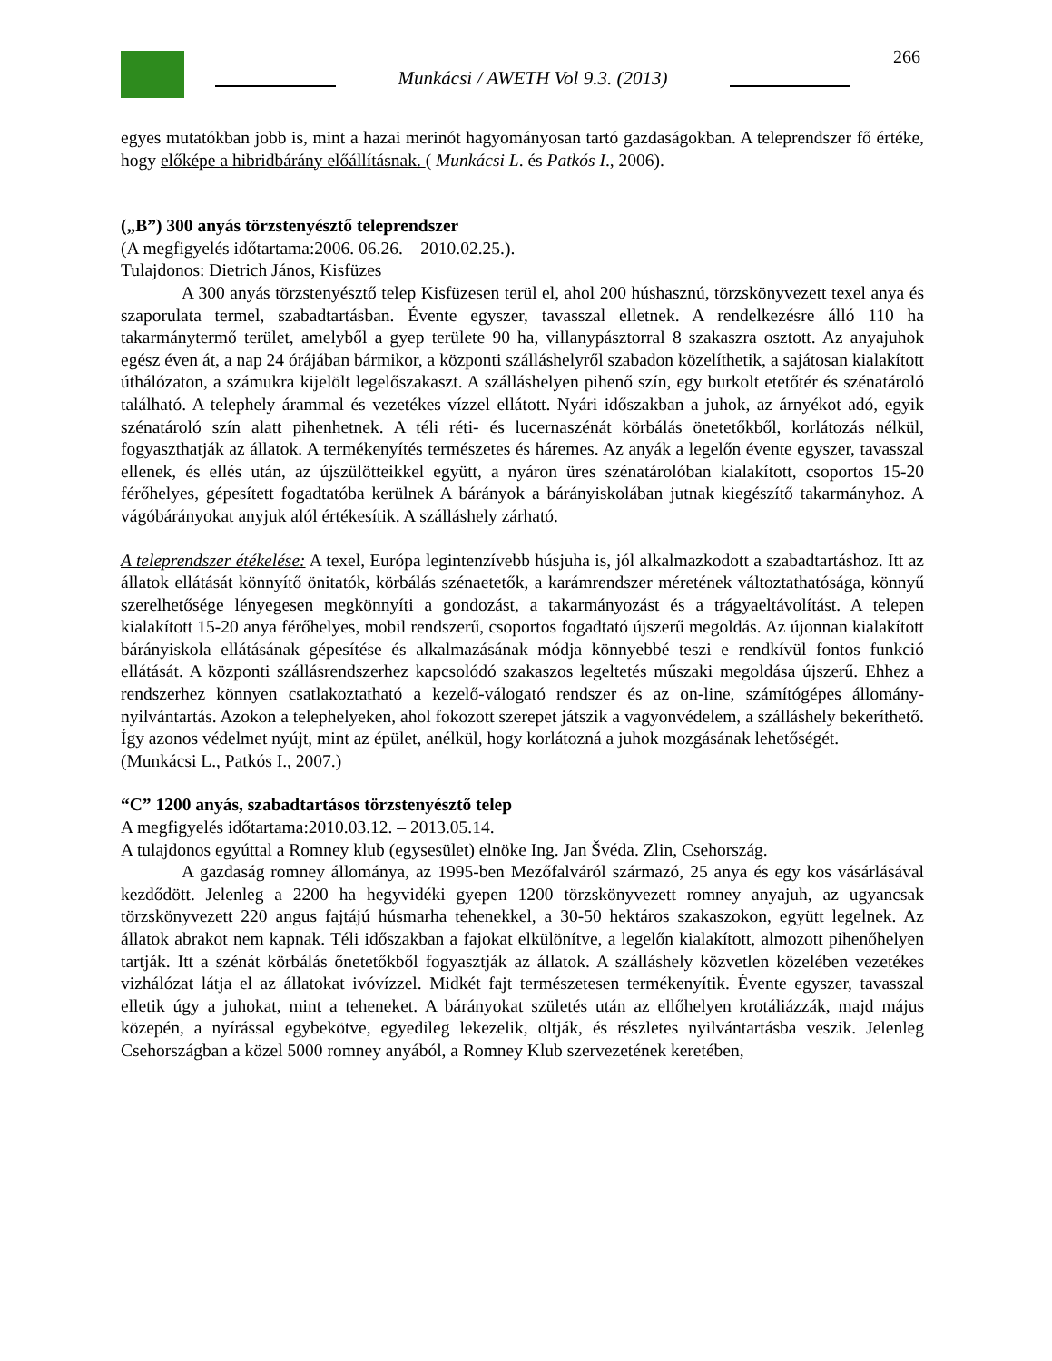266
Munkácsi / AWETH Vol 9.3. (2013)
egyes mutatókban jobb is, mint a hazai merinót hagyományosan tartó gazdaságokban. A teleprendszer fő értéke, hogy előképe a hibridbárány előállításnak. ( Munkácsi L. és Patkós I., 2006).
(„B”) 300 anyás törzstenyésztő teleprendszer
(A megfigyelés időtartama:2006. 06.26. – 2010.02.25.).
Tulajdonos: Dietrich János, Kisfüzes
A 300 anyás törzstenyésztő telep Kisfüzesen terül el, ahol 200 húshasznú, törzskönyvezett texel anya és szaporulata termel, szabadtartásban. Évente egyszer, tavasszal elletnek. A rendelkezésre álló 110 ha takarmánytermő terület, amelyből a gyep területe 90 ha, villanypásztorral 8 szakaszra osztott. Az anyajuhok egész éven át, a nap 24 órájában bármikor, a központi szálláshelyről szabadon közelíthetik, a sajátosan kialakított úthálózaton, a számukra kijelölt legelőszakaszt. A szálláshelyen pihenő szín, egy burkolt etetőtér és szénatároló található. A telephely árammal és vezetékes vízzel ellátott. Nyári időszakban a juhok, az árnyékot adó, egyik szénatároló szín alatt pihenhetnek. A téli réti- és lucernaszénát körbálás önetetőkből, korlátozás nélkül, fogyaszthatják az állatok. A termékenyítés természetes és háremes. Az anyák a legelőn évente egyszer, tavasszal ellenek, és ellés után, az újszülötteikkel együtt, a nyáron üres szénatárolóban kialakított, csoportos 15-20 férőhelyes, gépesített fogadtatóba kerülnek A bárányok a bárányiskolában jutnak kiegészítő takarmányhoz. A vágóbárányokat anyjuk alól értékesítik. A szálláshely zárható.
A teleprendszer étékelése: A texel, Európa legintenzívebb húsjuha is, jól alkalmazkodott a szabadtartáshoz. Itt az állatok ellátását könnyítő önitatók, körbálás szénaetetők, a karámrendszer méretének változtathatósága, könnyű szerelhetősége lényegesen megkönnyíti a gondozást, a takarmányozást és a trágyaeltávolítást. A telepen kialakított 15-20 anya férőhelyes, mobil rendszerű, csoportos fogadtató újszerű megoldás. Az újonnan kialakított bárányiskola ellátásának gépesítése és alkalmazásának módja könnyebbé teszi e rendkívül fontos funkció ellátását. A központi szállásrendszerhez kapcsolódó szakaszos legeltetés műszaki megoldása újszerű. Ehhez a rendszerhez könnyen csatlakoztatható a kezelő-válogató rendszer és az on-line, számítógépes állomány-nyilvántartás. Azokon a telephelyeken, ahol fokozott szerepet játszik a vagyonvédelem, a szálláshely bekeríthető. Így azonos védelmet nyújt, mint az épület, anélkül, hogy korlátozná a juhok mozgásának lehetőségét.
(Munkácsi L., Patkós I., 2007.)
“C” 1200 anyás, szabadtartásos törzstenyésztő telep
A megfigyelés időtartama:2010.03.12. – 2013.05.14.
A tulajdonos egyúttal a Romney klub (egysesület) elnöke Ing. Jan Švéda. Zlin, Csehország.
A gazdaság romney állománya, az 1995-ben Mezőfalváról származó, 25 anya és egy kos vásárlásával kezdődött. Jelenleg a 2200 ha hegyvidéki gyepen 1200 törzskönyvezett romney anyajuh, az ugyancsak törzskönyvezett 220 angus fajtájú húsmarha tehenekkel, a 30-50 hektáros szakaszokon, együtt legelnek. Az állatok abrakot nem kapnak. Téli időszakban a fajokat elkülönítve, a legelőn kialakított, almozott pihenőhelyen tartják. Itt a szénát körbálás őnetetőkből fogyasztják az állatok. A szálláshely közvetlen közelében vezetékes vizhálózat látja el az állatokat ivóvízzel. Midkét fajt természetesen termékenyítik. Évente egyszer, tavasszal elletik úgy a juhokat, mint a teheneket. A bárányokat születés után az ellőhelyen krotáliázzák, majd május közepén, a nyírással egybekötve, egyedileg lekezelik, oltják, és részletes nyilvántartásba veszik. Jelenleg Csehországban a közel 5000 romney anyából, a Romney Klub szervezetének keretében,